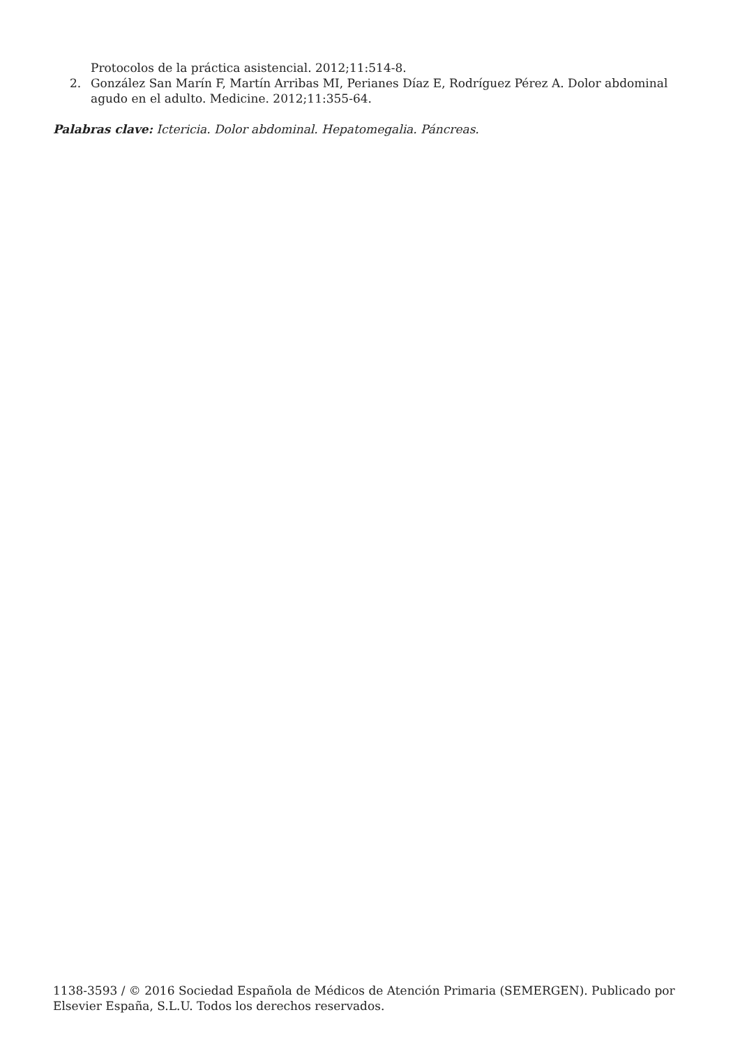Protocolos de la práctica asistencial. 2012;11:514-8.
2. González San Marín F, Martín Arribas MI, Perianes Díaz E, Rodríguez Pérez A. Dolor abdominal agudo en el adulto. Medicine. 2012;11:355-64.
Palabras clave: Ictericia. Dolor abdominal. Hepatomegalia. Páncreas.
1138-3593 / © 2016 Sociedad Española de Médicos de Atención Primaria (SEMERGEN). Publicado por Elsevier España, S.L.U. Todos los derechos reservados.